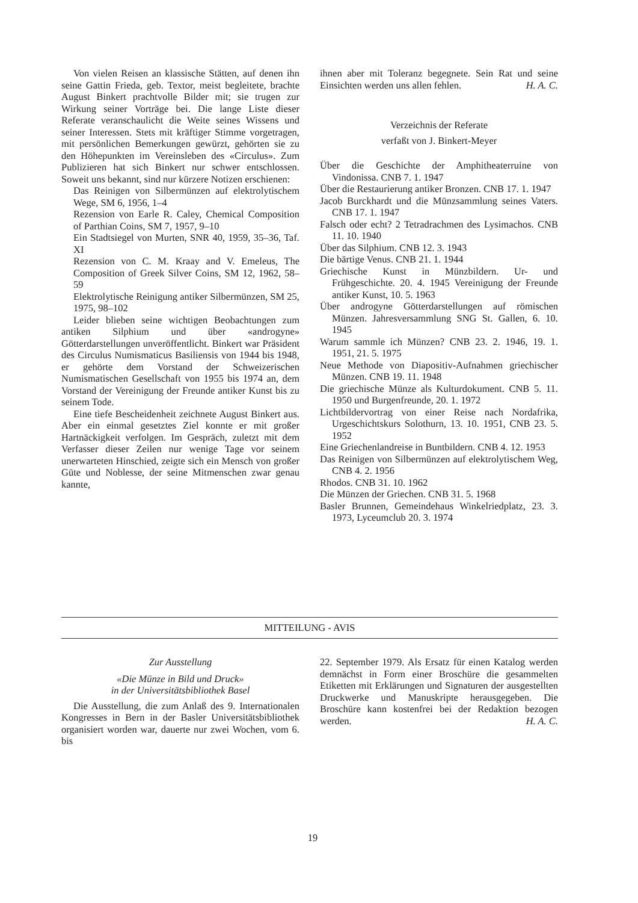Von vielen Reisen an klassische Stätten, auf denen ihn seine Gattin Frieda, geb. Textor, meist begleitete, brachte August Binkert prachtvolle Bilder mit; sie trugen zur Wirkung seiner Vorträge bei. Die lange Liste dieser Referate veranschaulicht die Weite seines Wissens und seiner Interessen. Stets mit kräftiger Stimme vorgetragen, mit persönlichen Bemerkungen gewürzt, gehörten sie zu den Höhepunkten im Vereinsleben des «Circulus». Zum Publizieren hat sich Binkert nur schwer entschlossen. Soweit uns bekannt, sind nur kürzere Notizen erschienen:
Das Reinigen von Silbermünzen auf elektrolytischem Wege, SM 6, 1956, 1–4
Rezension von Earle R. Caley, Chemical Composition of Parthian Coins, SM 7, 1957, 9–10
Ein Stadtsiegel von Murten, SNR 40, 1959, 35–36, Taf. XI
Rezension von C. M. Kraay and V. Emeleus, The Composition of Greek Silver Coins, SM 12, 1962, 58–59
Elektrolytische Reinigung antiker Silbermünzen, SM 25, 1975, 98–102
Leider blieben seine wichtigen Beobachtungen zum antiken Silphium und über «androgyne» Götterdarstellungen unveröffentlicht. Binkert war Präsident des Circulus Numismaticus Basiliensis von 1944 bis 1948, er gehörte dem Vorstand der Schweizerischen Numismatischen Gesellschaft von 1955 bis 1974 an, dem Vorstand der Vereinigung der Freunde antiker Kunst bis zu seinem Tode.
Eine tiefe Bescheidenheit zeichnete August Binkert aus. Aber ein einmal gesetztes Ziel konnte er mit großer Hartnäckigkeit verfolgen. Im Gespräch, zuletzt mit dem Verfasser dieser Zeilen nur wenige Tage vor seinem unerwarteten Hinschied, zeigte sich ein Mensch von großer Güte und Noblesse, der seine Mitmenschen zwar genau kannte,
ihnen aber mit Toleranz begegnete. Sein Rat und seine Einsichten werden uns allen fehlen. H. A. C.
Verzeichnis der Referate
verfaßt von J. Binkert-Meyer
Über die Geschichte der Amphitheaterruine von Vindonissa. CNB 7. 1. 1947
Über die Restaurierung antiker Bronzen. CNB 17. 1. 1947
Jacob Burckhardt und die Münzsammlung seines Vaters. CNB 17. 1. 1947
Falsch oder echt? 2 Tetradrachmen des Lysimachos. CNB 11. 10. 1940
Über das Silphium. CNB 12. 3. 1943
Die bärtige Venus. CNB 21. 1. 1944
Griechische Kunst in Münzbildern. Ur- und Frühgeschichte. 20. 4. 1945 Vereinigung der Freunde antiker Kunst, 10. 5. 1963
Über androgyne Götterdarstellungen auf römischen Münzen. Jahresversammlung SNG St. Gallen, 6. 10. 1945
Warum sammle ich Münzen? CNB 23. 2. 1946, 19. 1. 1951, 21. 5. 1975
Neue Methode von Diapositiv-Aufnahmen griechischer Münzen. CNB 19. 11. 1948
Die griechische Münze als Kulturdokument. CNB 5. 11. 1950 und Burgenfreunde, 20. 1. 1972
Lichtbildervortrag von einer Reise nach Nordafrika, Urgeschichtskurs Solothurn, 13. 10. 1951, CNB 23. 5. 1952
Eine Griechenlandreise in Buntbildern. CNB 4. 12. 1953
Das Reinigen von Silbermünzen auf elektrolytischem Weg, CNB 4. 2. 1956
Rhodos. CNB 31. 10. 1962
Die Münzen der Griechen. CNB 31. 5. 1968
Basler Brunnen, Gemeindehaus Winkelriedplatz, 23. 3. 1973, Lyceumclub 20. 3. 1974
MITTEILUNG - AVIS
Zur Ausstellung
«Die Münze in Bild und Druck»
in der Universitätsbibliothek Basel
Die Ausstellung, die zum Anlaß des 9. Internationalen Kongresses in Bern in der Basler Universitätsbibliothek organisiert worden war, dauerte nur zwei Wochen, vom 6. bis
22. September 1979. Als Ersatz für einen Katalog werden demnächst in Form einer Broschüre die gesammelten Etiketten mit Erklärungen und Signaturen der ausgestellten Druckwerke und Manuskripte herausgegeben. Die Broschüre kann kostenfrei bei der Redaktion bezogen werden. H. A. C.
19